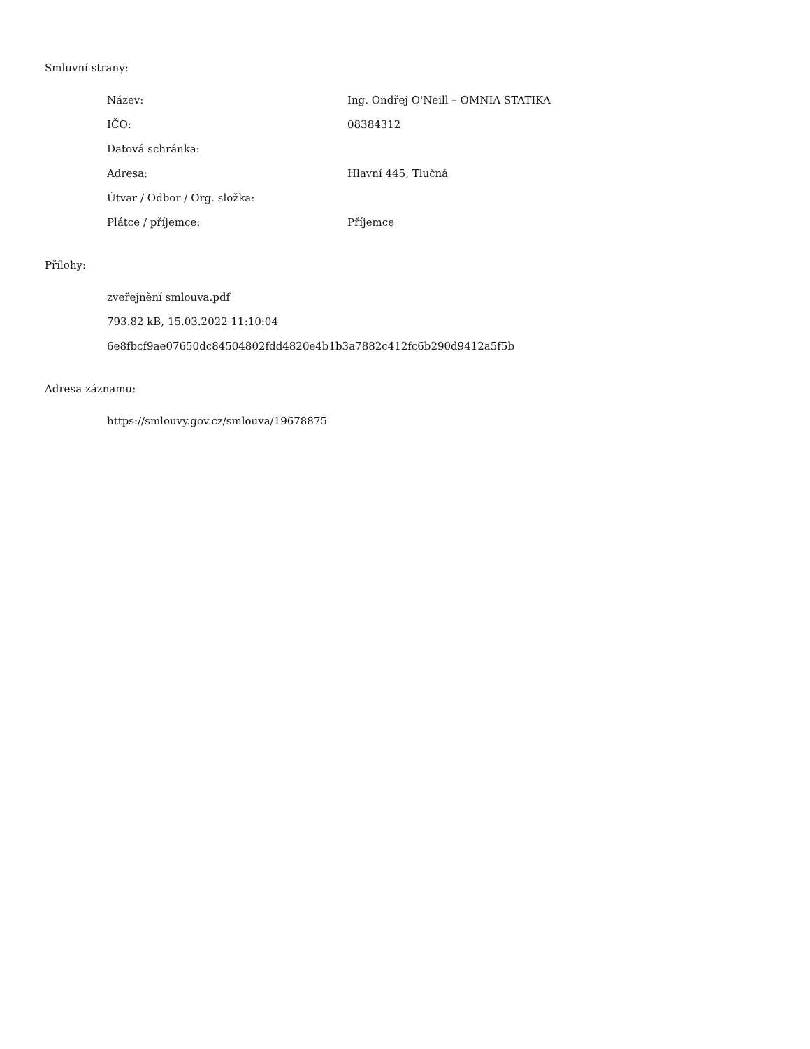Smluvní strany:
| Název: | Ing. Ondřej O'Neill – OMNIA STATIKA |
| IČO: | 08384312 |
| Datová schránka: | |
| Adresa: | Hlavní 445, Tlučná |
| Útvar / Odbor / Org. složka: | |
| Plátce / příjemce: | Příjemce |
Přílohy:
zveřejnění smlouva.pdf
793.82 kB, 15.03.2022 11:10:04
6e8fbcf9ae07650dc84504802fdd4820e4b1b3a7882c412fc6b290d9412a5f5b
Adresa záznamu:
https://smlouvy.gov.cz/smlouva/19678875